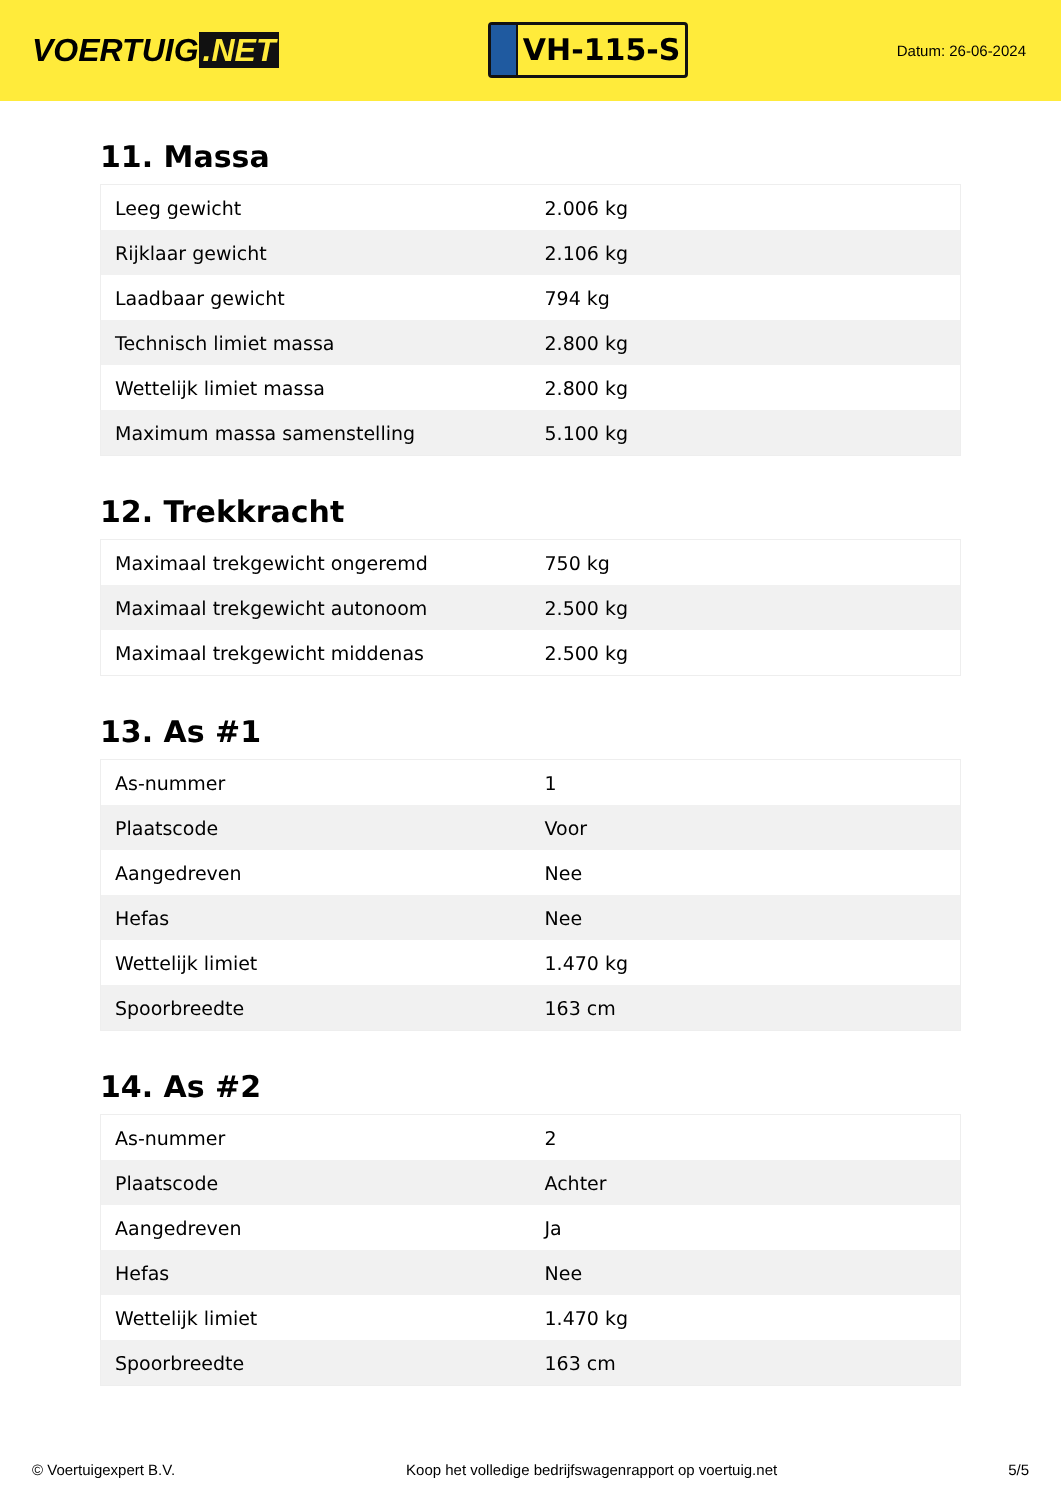VOERTUIG.NET
VH-115-S
Datum: 26-06-2024
11. Massa
| Leeg gewicht | 2.006 kg |
| Rijklaar gewicht | 2.106 kg |
| Laadbaar gewicht | 794 kg |
| Technisch limiet massa | 2.800 kg |
| Wettelijk limiet massa | 2.800 kg |
| Maximum massa samenstelling | 5.100 kg |
12. Trekkracht
| Maximaal trekgewicht ongeremd | 750 kg |
| Maximaal trekgewicht autonoom | 2.500 kg |
| Maximaal trekgewicht middenas | 2.500 kg |
13. As #1
| As-nummer | 1 |
| Plaatscode | Voor |
| Aangedreven | Nee |
| Hefas | Nee |
| Wettelijk limiet | 1.470 kg |
| Spoorbreedte | 163 cm |
14. As #2
| As-nummer | 2 |
| Plaatscode | Achter |
| Aangedreven | Ja |
| Hefas | Nee |
| Wettelijk limiet | 1.470 kg |
| Spoorbreedte | 163 cm |
© Voertuigexpert B.V. Koop het volledige bedrijfswagenrapport op voertuig.net 5/5